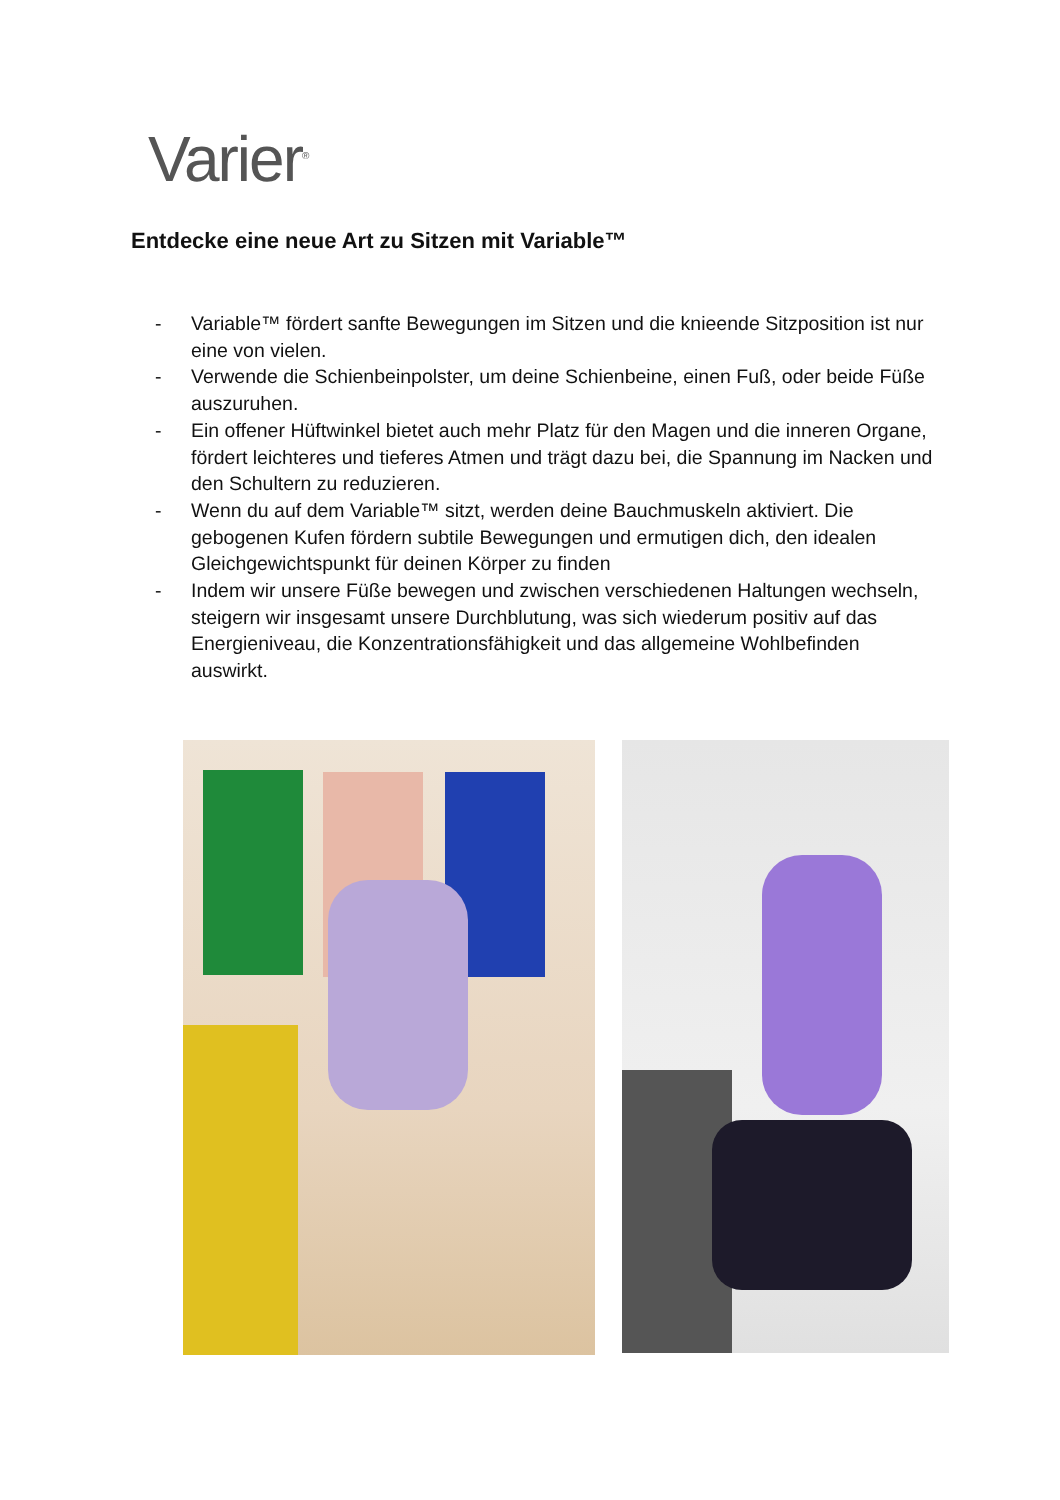Varier<sup>®</sup>
Entdecke eine neue Art zu Sitzen mit Variable™
- Variable™ fördert sanfte Bewegungen im Sitzen und die knieende Sitzposition ist nur eine von vielen.
- Verwende die Schienbeinpolster, um deine Schienbeine, einen Fuß, oder beide Füße auszuruhen.
- Ein offener Hüftwinkel bietet auch mehr Platz für den Magen und die inneren Organe, fördert leichteres und tieferes Atmen und trägt dazu bei, die Spannung im Nacken und den Schultern zu reduzieren.
- Wenn du auf dem Variable™ sitzt, werden deine Bauchmuskeln aktiviert. Die gebogenen Kufen fördern subtile Bewegungen und ermutigen dich, den idealen Gleichgewichtspunkt für deinen Körper zu finden
- Indem wir unsere Füße bewegen und zwischen verschiedenen Haltungen wechseln, steigern wir insgesamt unsere Durchblutung, was sich wiederum positiv auf das Energieniveau, die Konzentrationsfähigkeit und das allgemeine Wohlbefinden auswirkt.